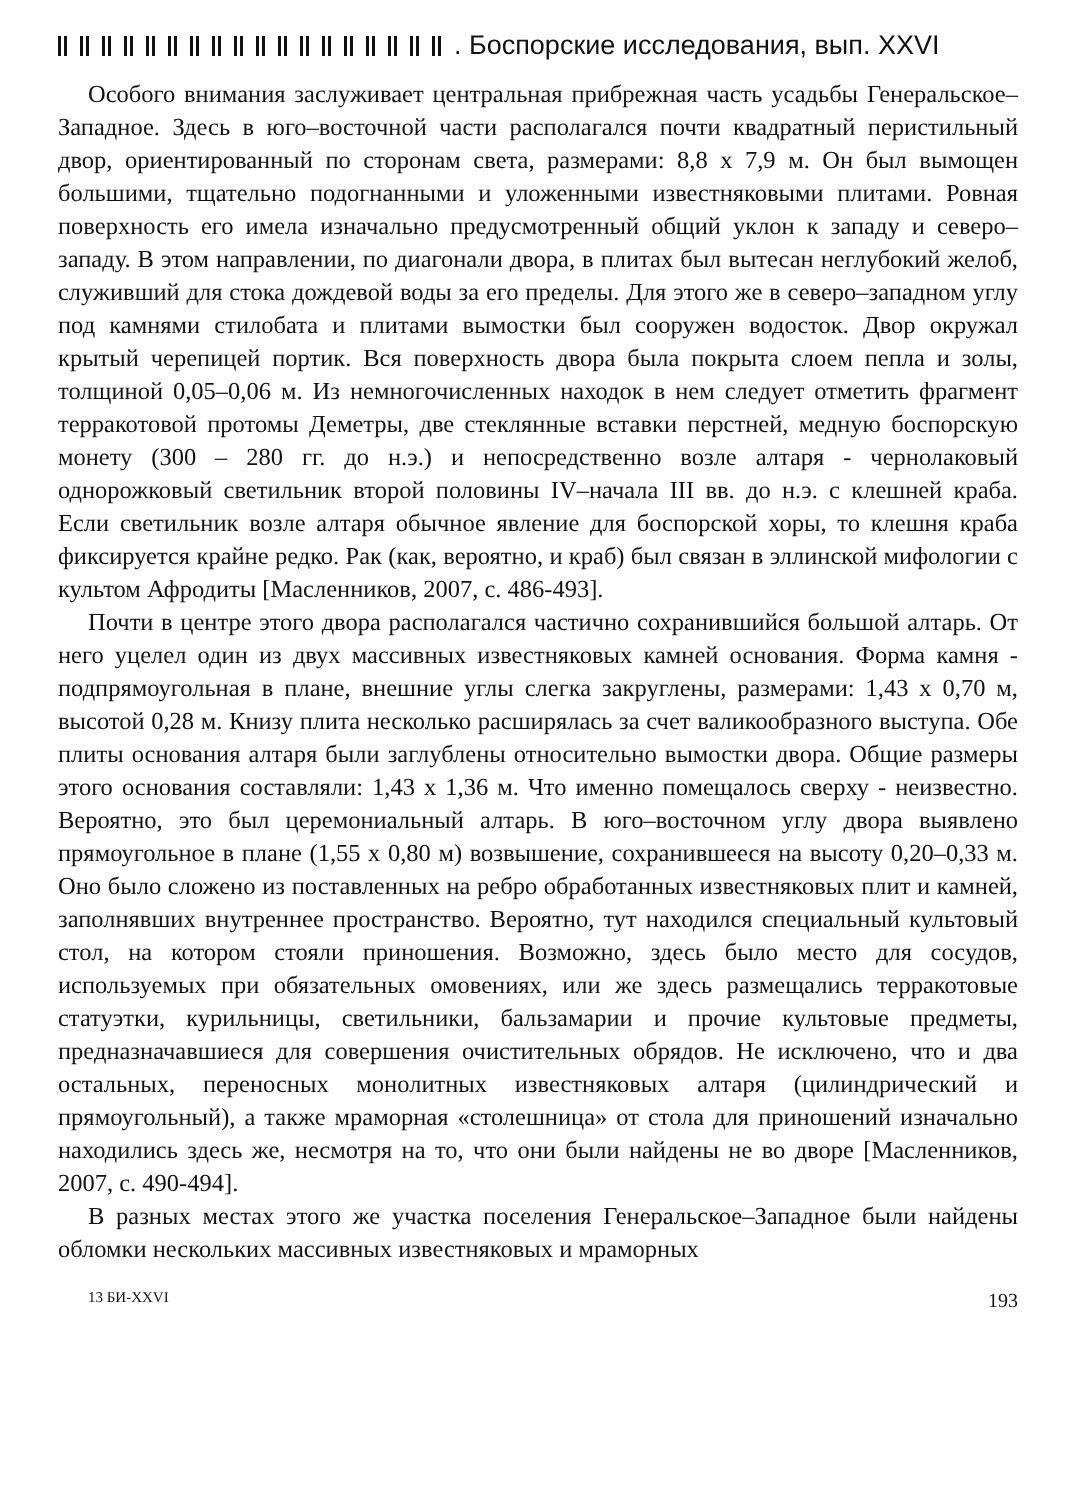. Боспорские исследования, вып. XXVI
Особого внимания заслуживает центральная прибрежная часть усадьбы Генеральское–Западное. Здесь в юго–восточной части располагался почти квадратный перистильный двор, ориентированный по сторонам света, размерами: 8,8 х 7,9 м. Он был вымощен большими, тщательно подогнанными и уложенными известняковыми плитами. Ровная поверхность его имела изначально предусмотренный общий уклон к западу и северо–западу. В этом направлении, по диагонали двора, в плитах был вытесан неглубокий желоб, служивший для стока дождевой воды за его пределы. Для этого же в северо–западном углу под камнями стилобата и плитами вымостки был сооружен водосток. Двор окружал крытый черепицей портик. Вся поверхность двора была покрыта слоем пепла и золы, толщиной 0,05–0,06 м. Из немногочисленных находок в нем следует отметить фрагмент терракотовой протомы Деметры, две стеклянные вставки перстней, медную боспорскую монету (300 – 280 гг. до н.э.) и непосредственно возле алтаря - чернолаковый однорожковый светильник второй половины IV–начала III вв. до н.э. с клешней краба. Если светильник возле алтаря обычное явление для боспорской хоры, то клешня краба фиксируется крайне редко. Рак (как, вероятно, и краб) был связан в эллинской мифологии с культом Афродиты [Масленников, 2007, с. 486-493].
Почти в центре этого двора располагался частично сохранившийся большой алтарь. От него уцелел один из двух массивных известняковых камней основания. Форма камня - подпрямоугольная в плане, внешние углы слегка закруглены, размерами: 1,43 х 0,70 м, высотой 0,28 м. Книзу плита несколько расширялась за счет валикообразного выступа. Обе плиты основания алтаря были заглублены относительно вымостки двора. Общие размеры этого основания составляли: 1,43 х 1,36 м. Что именно помещалось сверху - неизвестно. Вероятно, это был церемониальный алтарь. В юго–восточном углу двора выявлено прямоугольное в плане (1,55 х 0,80 м) возвышение, сохранившееся на высоту 0,20–0,33 м. Оно было сложено из поставленных на ребро обработанных известняковых плит и камней, заполнявших внутреннее пространство. Вероятно, тут находился специальный культовый стол, на котором стояли приношения. Возможно, здесь было место для сосудов, используемых при обязательных омовениях, или же здесь размещались терракотовые статуэтки, курильницы, светильники, бальзамарии и прочие культовые предметы, предназначавшиеся для совершения очистительных обрядов. Не исключено, что и два остальных, переносных монолитных известняковых алтаря (цилиндрический и прямоугольный), а также мраморная «столешница» от стола для приношений изначально находились здесь же, несмотря на то, что они были найдены не во дворе [Масленников, 2007, с. 490-494].
В разных местах этого же участка поселения Генеральское–Западное были найдены обломки нескольких массивных известняковых и мраморных
13 БИ-XXVI 193